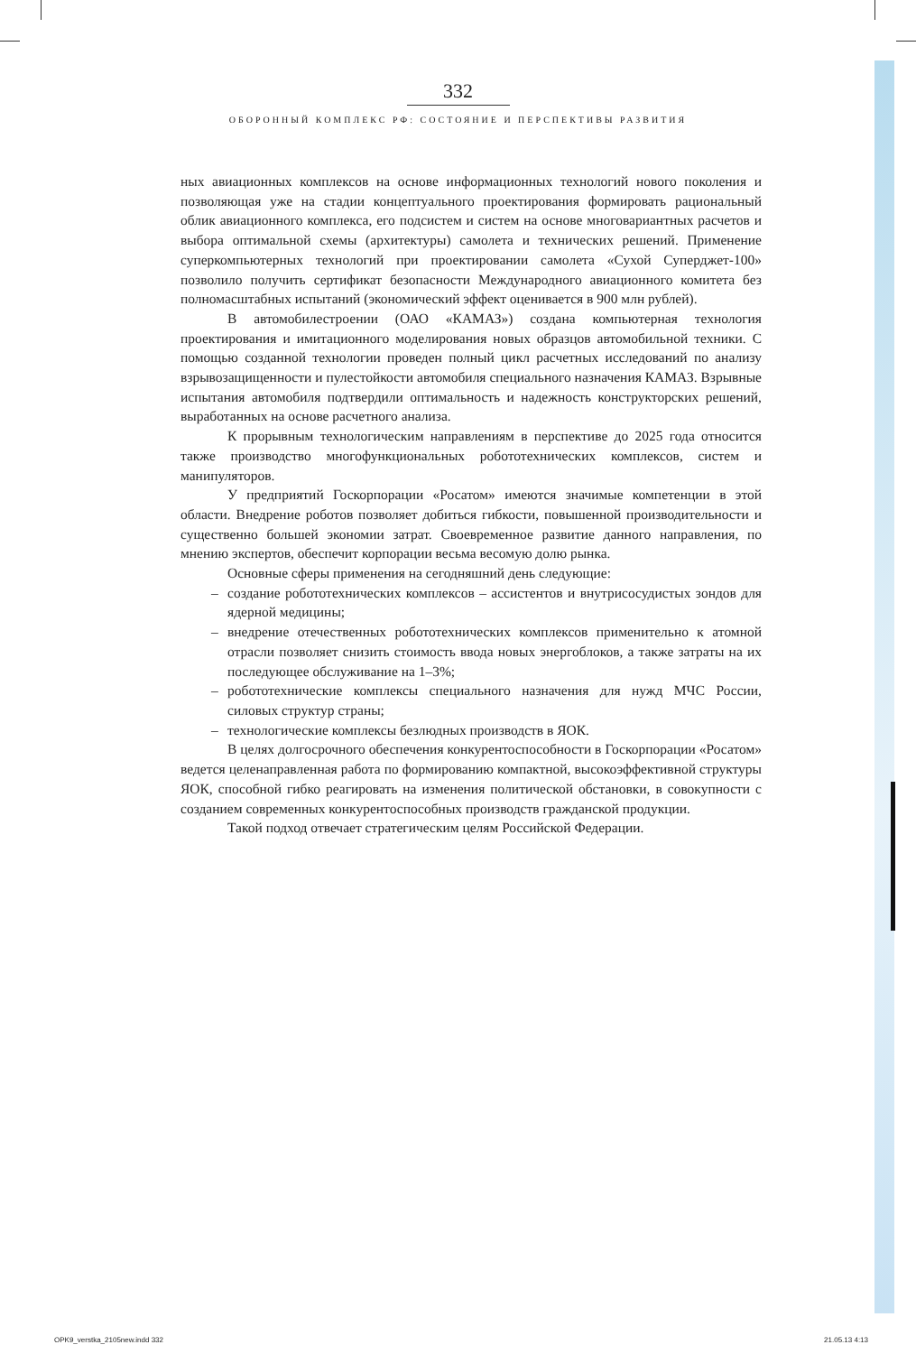332
ОБОРОННЫЙ КОМПЛЕКС РФ: СОСТОЯНИЕ И ПЕРСПЕКТИВЫ РАЗВИТИЯ
ных авиационных комплексов на основе информационных технологий нового поколения и позволяющая уже на стадии концептуального проектирования формировать рациональный облик авиационного комплекса, его подсистем и систем на основе многовариантных расчетов и выбора оптимальной схемы (архитектуры) самолета и технических решений. Применение суперкомпьютерных технологий при проектировании самолета «Сухой Суперджет-100» позволило получить сертификат безопасности Международного авиационного комитета без полномасштабных испытаний (экономический эффект оценивается в 900 млн рублей).
В автомобилестроении (ОАО «КАМАЗ») создана компьютерная технология проектирования и имитационного моделирования новых образцов автомобильной техники. С помощью созданной технологии проведен полный цикл расчетных исследований по анализу взрывозащищенности и пулестойкости автомобиля специального назначения КАМАЗ. Взрывные испытания автомобиля подтвердили оптимальность и надежность конструкторских решений, выработанных на основе расчетного анализа.
К прорывным технологическим направлениям в перспективе до 2025 года относится также производство многофункциональных робототехнических комплексов, систем и манипуляторов.
У предприятий Госкорпорации «Росатом» имеются значимые компетенции в этой области. Внедрение роботов позволяет добиться гибкости, повышенной производительности и существенно большей экономии затрат. Своевременное развитие данного направления, по мнению экспертов, обеспечит корпорации весьма весомую долю рынка.
Основные сферы применения на сегодняшний день следующие:
– создание робототехнических комплексов – ассистентов и внутрисосудистых зондов для ядерной медицины;
– внедрение отечественных робототехнических комплексов применительно к атомной отрасли позволяет снизить стоимость ввода новых энергоблоков, а также затраты на их последующее обслуживание на 1–3%;
– робототехнические комплексы специального назначения для нужд МЧС России, силовых структур страны;
– технологические комплексы безлюдных производств в ЯОК.
В целях долгосрочного обеспечения конкурентоспособности в Госкорпорации «Росатом» ведется целенаправленная работа по формированию компактной, высокоэффективной структуры ЯОК, способной гибко реагировать на изменения политической обстановки, в совокупности с созданием современных конкурентоспособных производств гражданской продукции.
Такой подход отвечает стратегическим целям Российской Федерации.
OPK9_verstka_2105new.indd 332 21.05.13 4:13